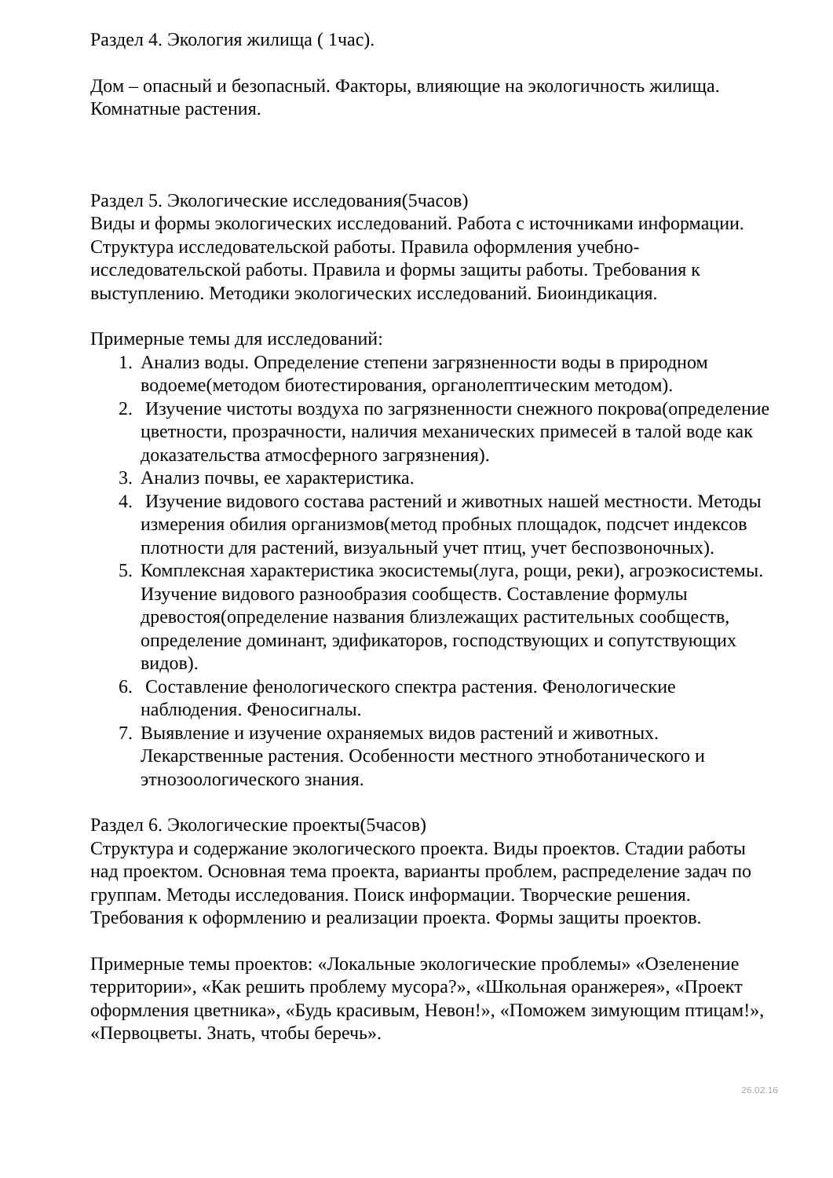Раздел 4. Экология жилища ( 1час).
Дом – опасный и безопасный. Факторы, влияющие на экологичность жилища. Комнатные растения.
Раздел 5. Экологические исследования(5часов)
Виды и формы экологических исследований. Работа с источниками информации. Структура исследовательской работы. Правила оформления учебно-исследовательской работы. Правила и формы защиты работы. Требования к выступлению. Методики экологических исследований. Биоиндикация.
Примерные темы для исследований:
1. Анализ воды. Определение степени загрязненности воды в природном водоеме(методом биотестирования, органолептическим методом).
2. Изучение чистоты воздуха по загрязненности снежного покрова(определение цветности, прозрачности, наличия механических примесей в талой воде как доказательства атмосферного загрязнения).
3. Анализ почвы, ее характеристика.
4. Изучение видового состава растений и животных нашей местности. Методы измерения обилия организмов(метод пробных площадок, подсчет индексов плотности для растений, визуальный учет птиц, учет беспозвоночных).
5. Комплексная характеристика экосистемы(луга, рощи, реки), агроэкосистемы. Изучение видового разнообразия сообществ. Составление формулы древостоя(определение названия близлежащих растительных сообществ, определение доминант, эдификаторов, господствующих и сопутствующих видов).
6. Составление фенологического спектра растения. Фенологические наблюдения. Феносигналы.
7. Выявление и изучение охраняемых видов растений и животных. Лекарственные растения. Особенности местного этноботанического и этнозоологического знания.
Раздел 6. Экологические проекты(5часов)
Структура и содержание экологического проекта. Виды проектов. Стадии работы над проектом. Основная тема проекта, варианты проблем, распределение задач по группам. Методы исследования. Поиск информации. Творческие решения. Требования к оформлению и реализации проекта. Формы защиты проектов.
Примерные темы проектов: «Локальные экологические проблемы» «Озеленение территории», «Как решить проблему мусора?», «Школьная оранжерея», «Проект оформления цветника», «Будь красивым, Невон!», «Поможем зимующим птицам!», «Первоцветы. Знать, чтобы беречь».
26.02.16